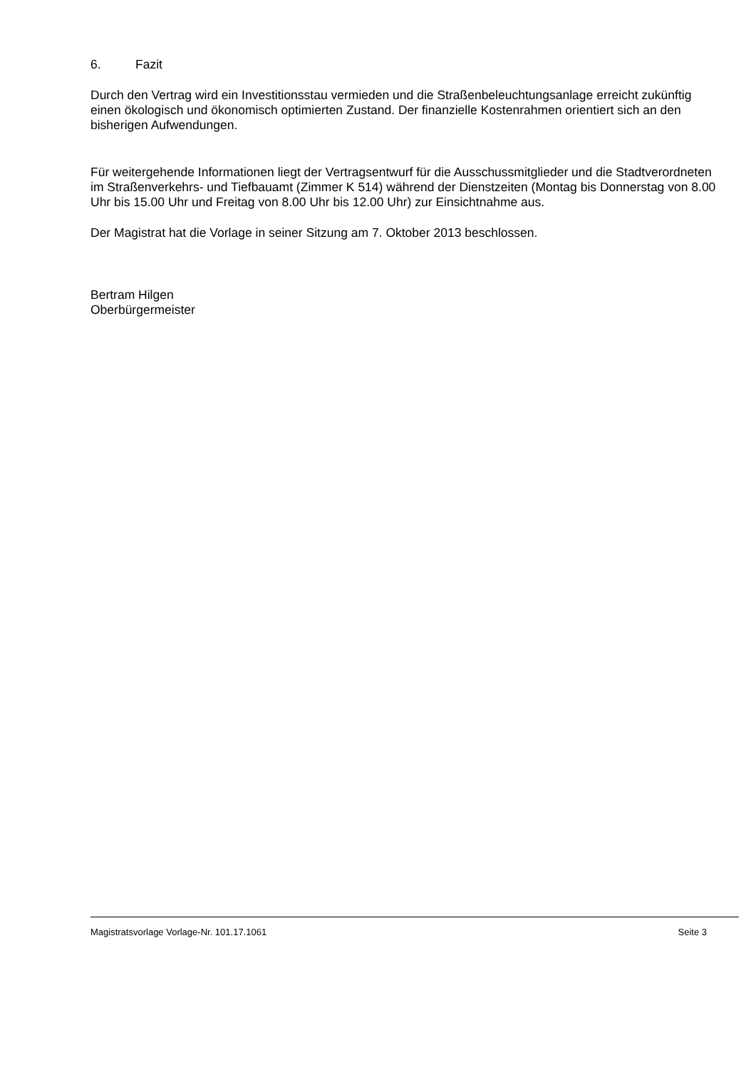6. Fazit
Durch den Vertrag wird ein Investitionsstau vermieden und die Straßenbeleuchtungsanlage erreicht zukünftig einen ökologisch und ökonomisch optimierten Zustand. Der finanzielle Kostenrahmen orientiert sich an den bisherigen Aufwendungen.
Für weitergehende Informationen liegt der Vertragsentwurf für die Ausschussmitglieder und die Stadtverordneten im Straßenverkehrs- und Tiefbauamt (Zimmer K 514) während der Dienstzeiten (Montag bis Donnerstag von 8.00 Uhr bis 15.00 Uhr und Freitag von 8.00 Uhr bis 12.00 Uhr) zur Einsichtnahme aus.
Der Magistrat hat die Vorlage in seiner Sitzung am 7. Oktober 2013 beschlossen.
Bertram Hilgen
Oberbürgermeister
Magistratsvorlage Vorlage-Nr. 101.17.1061 Seite 3